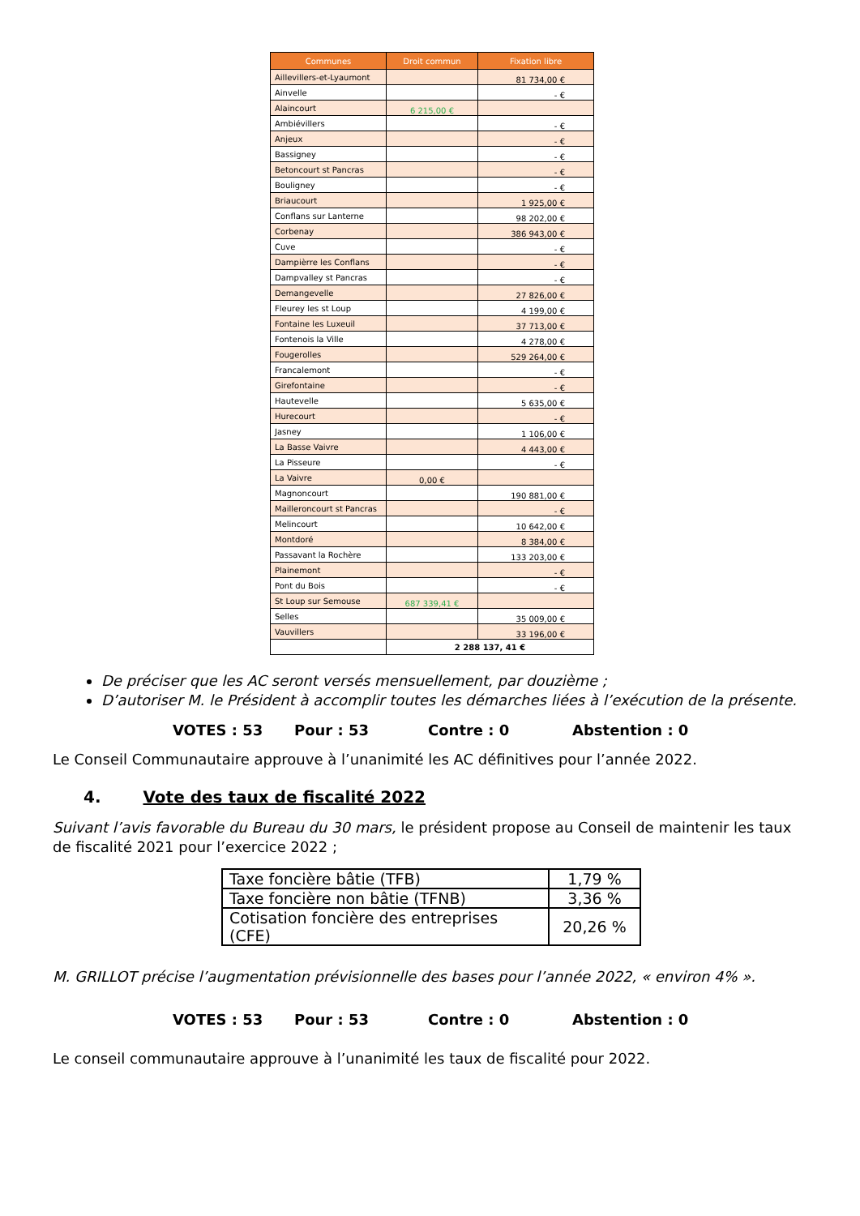| Communes | Droit commun | Fixation libre |
| --- | --- | --- |
| Aillevillers-et-Lyaumont | | 81 734,00 € |
| Ainvelle | | - € |
| Alaincourt | 6 215,00 € | |
| Ambiévillers | | - € |
| Anjeux | | - € |
| Bassigney | | - € |
| Betoncourt st Pancras | | - € |
| Bouligney | | - € |
| Briaucourt | | 1 925,00 € |
| Conflans sur Lanterne | | 98 202,00 € |
| Corbenay | | 386 943,00 € |
| Cuve | | - € |
| Dampièrre les Conflans | | - € |
| Dampvalley st Pancras | | - € |
| Demangevelle | | 27 826,00 € |
| Fleurey les st Loup | | 4 199,00 € |
| Fontaine les Luxeuil | | 37 713,00 € |
| Fontenois la Ville | | 4 278,00 € |
| Fougerolles | | 529 264,00 € |
| Francalemont | | - € |
| Girefontaine | | - € |
| Hautevelle | | 5 635,00 € |
| Hurecourt | | - € |
| Jasney | | 1 106,00 € |
| La Basse Vaivre | | 4 443,00 € |
| La Pisseure | | - € |
| La Vaivre | 0,00 € | |
| Magnoncourt | | 190 881,00 € |
| Mailleroncourt st Pancras | | - € |
| Melincourt | | 10 642,00 € |
| Montdoré | | 8 384,00 € |
| Passavant la Rochère | | 133 203,00 € |
| Plainemont | | - € |
| Pont du Bois | | - € |
| St Loup sur Semouse | 687 339,41 € | |
| Selles | | 35 009,00 € |
| Vauvillers | | 33 196,00 € |
| | 2 288 137, 41 € | |
De préciser que les AC seront versés mensuellement, par douzième ;
D’autoriser M. le Président à accomplir toutes les démarches liées à l’exécution de la présente.
VOTES : 53 Pour : 53 Contre : 0 Abstention : 0
Le Conseil Communautaire approuve à l’unanimité les AC définitives pour l’année 2022.
4. Vote des taux de fiscalité 2022
Suivant l’avis favorable du Bureau du 30 mars, le président propose au Conseil de maintenir les taux de fiscalité 2021 pour l’exercice 2022 ;
| Taxe foncière bâtie (TFB) | 1,79 % |
| Taxe foncière non bâtie (TFNB) | 3,36 % |
| Cotisation foncière des entreprises (CFE) | 20,26 % |
M. GRILLOT précise l’augmentation prévisionnelle des bases pour l’année 2022, « environ 4% ».
VOTES : 53 Pour : 53 Contre : 0 Abstention : 0
Le conseil communautaire approuve à l’unanimité les taux de fiscalité pour 2022.